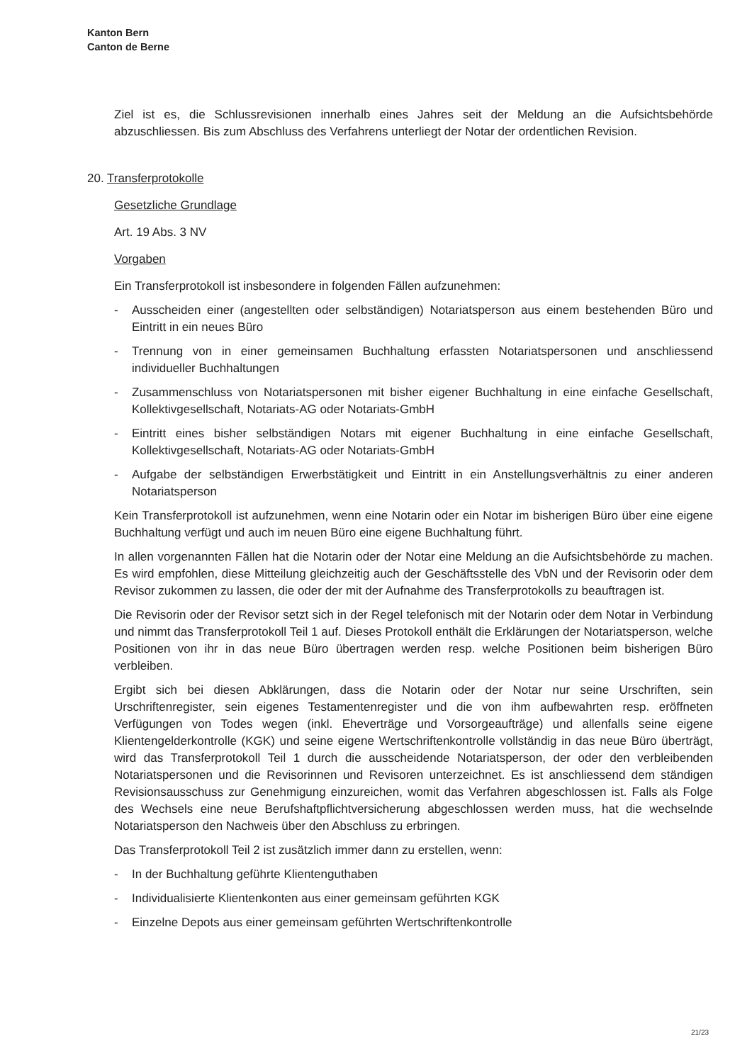Kanton Bern
Canton de Berne
Ziel ist es, die Schlussrevisionen innerhalb eines Jahres seit der Meldung an die Aufsichtsbehörde abzuschliessen. Bis zum Abschluss des Verfahrens unterliegt der Notar der ordentlichen Revision.
20. Transferprotokolle
Gesetzliche Grundlage
Art. 19 Abs. 3 NV
Vorgaben
Ein Transferprotokoll ist insbesondere in folgenden Fällen aufzunehmen:
- Ausscheiden einer (angestellten oder selbständigen) Notariatsperson aus einem bestehenden Büro und Eintritt in ein neues Büro
- Trennung von in einer gemeinsamen Buchhaltung erfassten Notariatspersonen und anschliessend individueller Buchhaltungen
- Zusammenschluss von Notariatspersonen mit bisher eigener Buchhaltung in eine einfache Gesellschaft, Kollektivgesellschaft, Notariats-AG oder Notariats-GmbH
- Eintritt eines bisher selbständigen Notars mit eigener Buchhaltung in eine einfache Gesellschaft, Kollektivgesellschaft, Notariats-AG oder Notariats-GmbH
- Aufgabe der selbständigen Erwerbstätigkeit und Eintritt in ein Anstellungsverhältnis zu einer anderen Notariatsperson
Kein Transferprotokoll ist aufzunehmen, wenn eine Notarin oder ein Notar im bisherigen Büro über eine eigene Buchhaltung verfügt und auch im neuen Büro eine eigene Buchhaltung führt.
In allen vorgenannten Fällen hat die Notarin oder der Notar eine Meldung an die Aufsichtsbehörde zu machen. Es wird empfohlen, diese Mitteilung gleichzeitig auch der Geschäftsstelle des VbN und der Revisorin oder dem Revisor zukommen zu lassen, die oder der mit der Aufnahme des Transferprotokolls zu beauftragen ist.
Die Revisorin oder der Revisor setzt sich in der Regel telefonisch mit der Notarin oder dem Notar in Verbindung und nimmt das Transferprotokoll Teil 1 auf. Dieses Protokoll enthält die Erklärungen der Notariatsperson, welche Positionen von ihr in das neue Büro übertragen werden resp. welche Positionen beim bisherigen Büro verbleiben.
Ergibt sich bei diesen Abklärungen, dass die Notarin oder der Notar nur seine Urschriften, sein Urschriftenregister, sein eigenes Testamentenregister und die von ihm aufbewahrten resp. eröffneten Verfügungen von Todes wegen (inkl. Eheverträge und Vorsorgeaufträge) und allenfalls seine eigene Klientengelderkontrolle (KGK) und seine eigene Wertschriftenkontrolle vollständig in das neue Büro überträgt, wird das Transferprotokoll Teil 1 durch die ausscheidende Notariatsperson, der oder den verbleibenden Notariatspersonen und die Revisorinnen und Revisoren unterzeichnet. Es ist anschliessend dem ständigen Revisionsausschuss zur Genehmigung einzureichen, womit das Verfahren abgeschlossen ist. Falls als Folge des Wechsels eine neue Berufshaftpflichtversicherung abgeschlossen werden muss, hat die wechselnde Notariatsperson den Nachweis über den Abschluss zu erbringen.
Das Transferprotokoll Teil 2 ist zusätzlich immer dann zu erstellen, wenn:
- In der Buchhaltung geführte Klientenguthaben
- Individualisierte Klientenkonten aus einer gemeinsam geführten KGK
- Einzelne Depots aus einer gemeinsam geführten Wertschriftenkontrolle
21/23